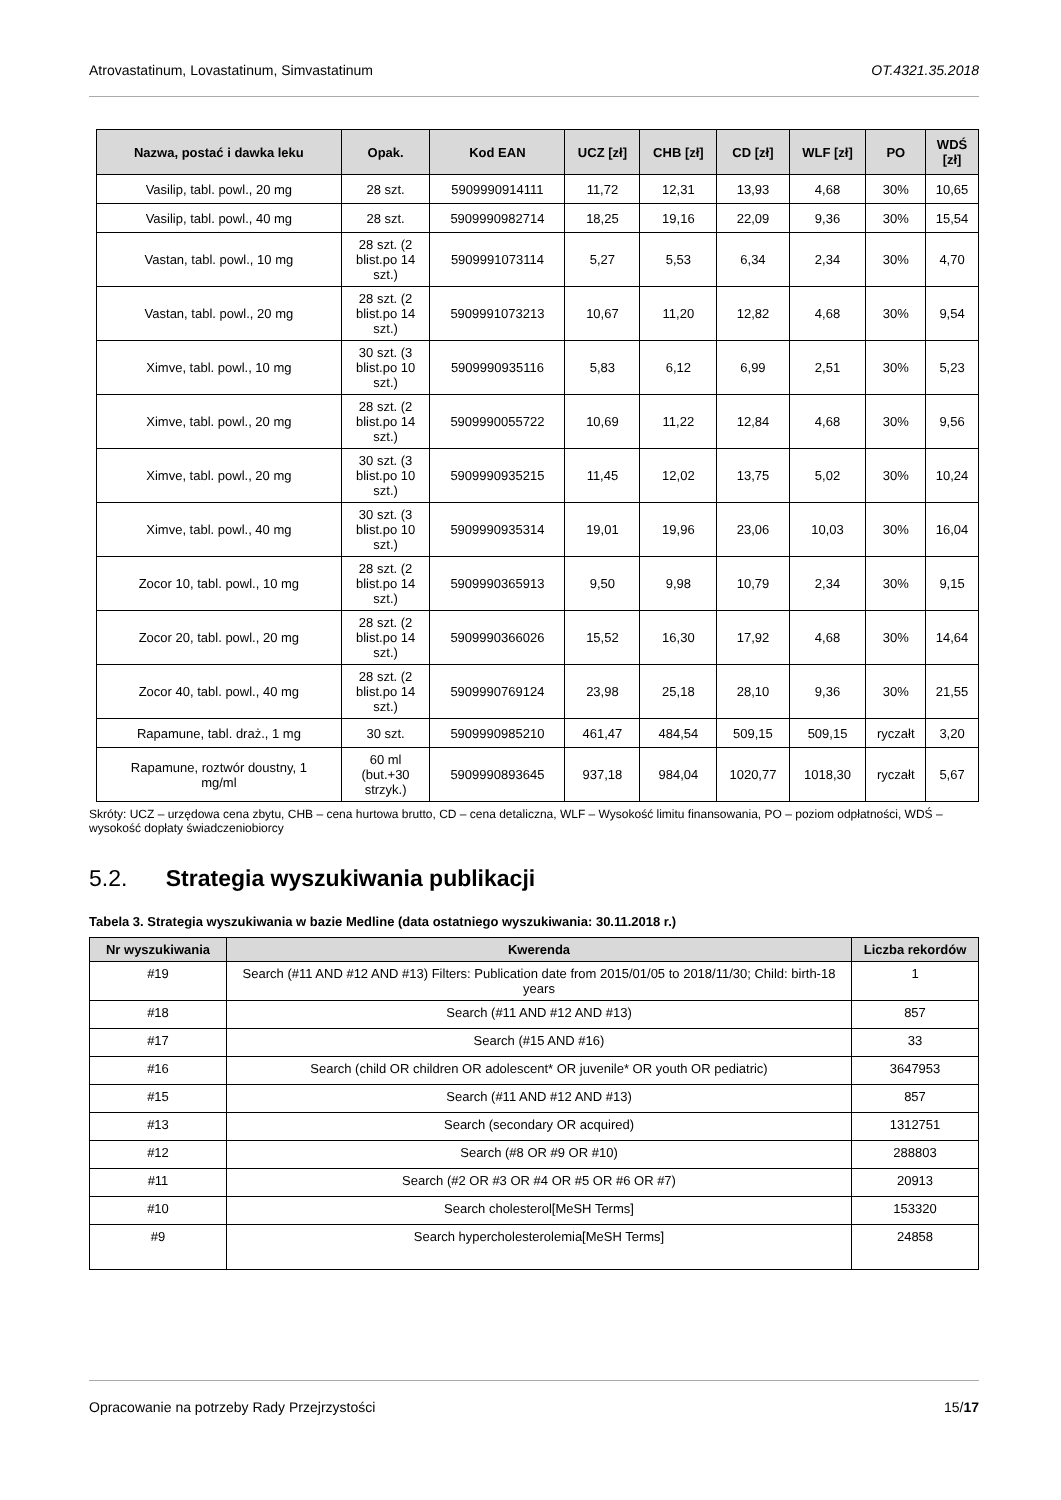Atrovastatinum, Lovastatinum, Simvastatinum OT.4321.35.2018
| Nazwa, postać i dawka leku | Opak. | Kod EAN | UCZ [zł] | CHB [zł] | CD [zł] | WLF [zł] | PO | WDŚ [zł] |
| --- | --- | --- | --- | --- | --- | --- | --- | --- |
| Vasilip, tabl. powl., 20 mg | 28 szt. | 5909990914111 | 11,72 | 12,31 | 13,93 | 4,68 | 30% | 10,65 |
| Vasilip, tabl. powl., 40 mg | 28 szt. | 5909990982714 | 18,25 | 19,16 | 22,09 | 9,36 | 30% | 15,54 |
| Vastan, tabl. powl., 10 mg | 28 szt. (2 blist.po 14 szt.) | 5909991073114 | 5,27 | 5,53 | 6,34 | 2,34 | 30% | 4,70 |
| Vastan, tabl. powl., 20 mg | 28 szt. (2 blist.po 14 szt.) | 5909991073213 | 10,67 | 11,20 | 12,82 | 4,68 | 30% | 9,54 |
| Ximve, tabl. powl., 10 mg | 30 szt. (3 blist.po 10 szt.) | 5909990935116 | 5,83 | 6,12 | 6,99 | 2,51 | 30% | 5,23 |
| Ximve, tabl. powl., 20 mg | 28 szt. (2 blist.po 14 szt.) | 5909990055722 | 10,69 | 11,22 | 12,84 | 4,68 | 30% | 9,56 |
| Ximve, tabl. powl., 20 mg | 30 szt. (3 blist.po 10 szt.) | 5909990935215 | 11,45 | 12,02 | 13,75 | 5,02 | 30% | 10,24 |
| Ximve, tabl. powl., 40 mg | 30 szt. (3 blist.po 10 szt.) | 5909990935314 | 19,01 | 19,96 | 23,06 | 10,03 | 30% | 16,04 |
| Zocor 10, tabl. powl., 10 mg | 28 szt. (2 blist.po 14 szt.) | 5909990365913 | 9,50 | 9,98 | 10,79 | 2,34 | 30% | 9,15 |
| Zocor 20, tabl. powl., 20 mg | 28 szt. (2 blist.po 14 szt.) | 5909990366026 | 15,52 | 16,30 | 17,92 | 4,68 | 30% | 14,64 |
| Zocor 40, tabl. powl., 40 mg | 28 szt. (2 blist.po 14 szt.) | 5909990769124 | 23,98 | 25,18 | 28,10 | 9,36 | 30% | 21,55 |
| Rapamune, tabl. draż., 1 mg | 30 szt. | 5909990985210 | 461,47 | 484,54 | 509,15 | 509,15 | ryczałt | 3,20 |
| Rapamune, roztwór doustny, 1 mg/ml | 60 ml (but.+30 strzyk.) | 5909990893645 | 937,18 | 984,04 | 1020,77 | 1018,30 | ryczałt | 5,67 |
Skróty: UCZ – urzędowa cena zbytu, CHB – cena hurtowa brutto, CD – cena detaliczna, WLF – Wysokość limitu finansowania, PO – poziom odpłatności, WDŚ – wysokość dopłaty świadczeniobiorcy
5.2. Strategia wyszukiwania publikacji
Tabela 3. Strategia wyszukiwania w bazie Medline (data ostatniego wyszukiwania: 30.11.2018 r.)
| Nr wyszukiwania | Kwerenda | Liczba rekordów |
| --- | --- | --- |
| #19 | Search (#11 AND #12 AND #13) Filters: Publication date from 2015/01/05 to 2018/11/30; Child: birth-18 years | 1 |
| #18 | Search (#11 AND #12 AND #13) | 857 |
| #17 | Search (#15 AND #16) | 33 |
| #16 | Search (child OR children OR adolescent* OR juvenile* OR youth OR pediatric) | 3647953 |
| #15 | Search (#11 AND #12 AND #13) | 857 |
| #13 | Search (secondary OR acquired) | 1312751 |
| #12 | Search (#8 OR #9 OR #10) | 288803 |
| #11 | Search (#2 OR #3 OR #4 OR #5 OR #6 OR #7) | 20913 |
| #10 | Search cholesterol[MeSH Terms] | 153320 |
| #9 | Search hypercholesterolemia[MeSH Terms] | 24858 |
Opracowanie na potrzeby Rady Przejrzystości 15/17